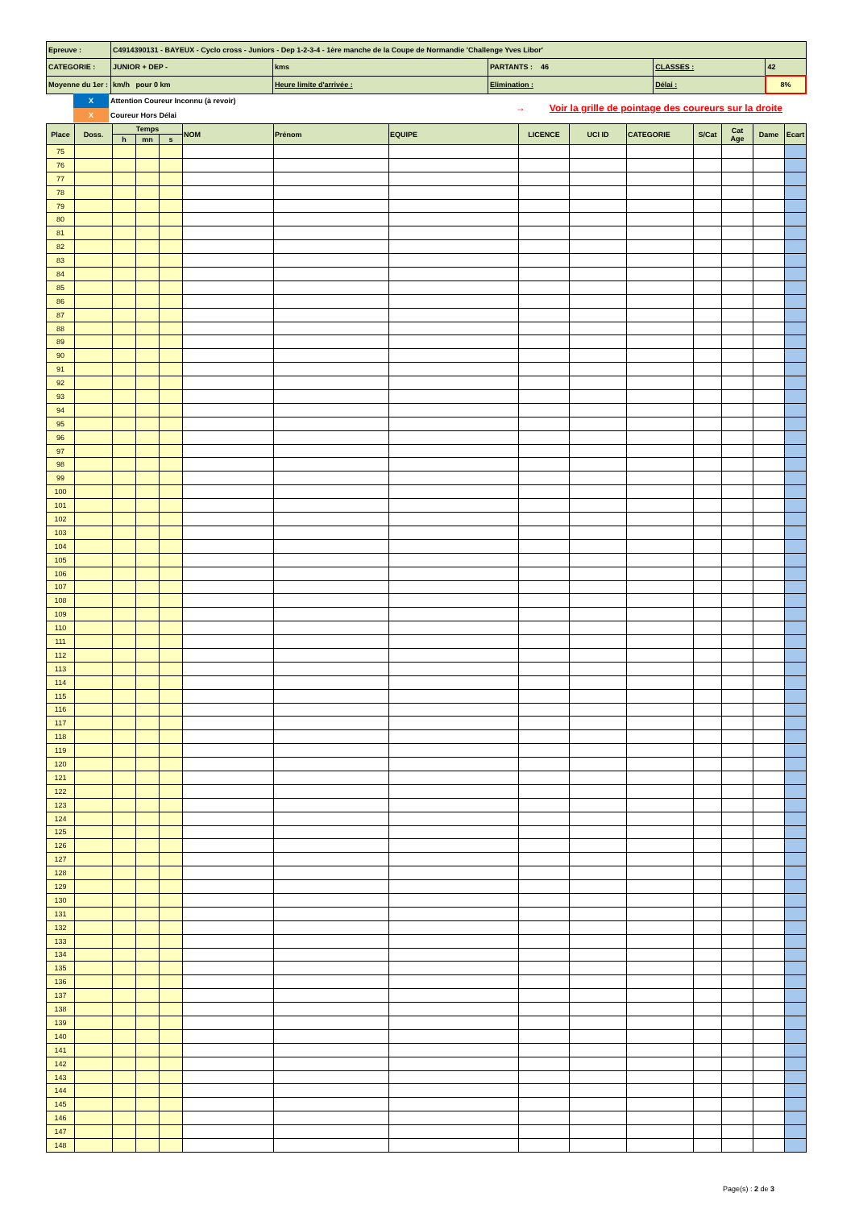| Epreuve : | C4914390131 - BAYEUX - Cyclo cross - Juniors - Dep 1-2-3-4 - 1ère manche de la Coupe de Normandie 'Challenge Yves Libor' | | | | |
| CATEGORIE : | JUNIOR + DEP - | kms | PARTANTS : 46 | CLASSES : | 42 |
| Moyenne du 1er : | km/h pour 0 km | Heure limite d'arrivée : | Elimination : | Délai : | 8% |
| | X | Attention Coureur Inconnu (à revoir) | → Voir la grille de pointage des coureurs sur la droite |
| | X | Coureur Hors Délai | |
| Place | Doss. | Temps | | | NOM | Prénom | EQUIPE | LICENCE | UCI ID | CATEGORIE | S/Cat | Cat Age | Dame | Ecart |
| --- | --- | --- | --- | --- | --- | --- | --- | --- | --- | --- | --- | --- | --- | --- |
| | | h | mn | s | | | | | | | | | | |
| 75 | | | | | | | | | | | | | | |
| 76 | | | | | | | | | | | | | | |
| 77 | | | | | | | | | | | | | | |
| 78 | | | | | | | | | | | | | | |
| 79 | | | | | | | | | | | | | | |
| 80 | | | | | | | | | | | | | | |
| 81 | | | | | | | | | | | | | | |
| 82 | | | | | | | | | | | | | | |
| 83 | | | | | | | | | | | | | | |
| 84 | | | | | | | | | | | | | | |
| 85 | | | | | | | | | | | | | | |
| 86 | | | | | | | | | | | | | | |
| 87 | | | | | | | | | | | | | | |
| 88 | | | | | | | | | | | | | | |
| 89 | | | | | | | | | | | | | | |
| 90 | | | | | | | | | | | | | | |
| 91 | | | | | | | | | | | | | | |
| 92 | | | | | | | | | | | | | | |
| 93 | | | | | | | | | | | | | | |
| 94 | | | | | | | | | | | | | | |
| 95 | | | | | | | | | | | | | | |
| 96 | | | | | | | | | | | | | | |
| 97 | | | | | | | | | | | | | | |
| 98 | | | | | | | | | | | | | | |
| 99 | | | | | | | | | | | | | | |
| 100 | | | | | | | | | | | | | | |
| 101 | | | | | | | | | | | | | | |
| 102 | | | | | | | | | | | | | | |
| 103 | | | | | | | | | | | | | | |
| 104 | | | | | | | | | | | | | | |
| 105 | | | | | | | | | | | | | | |
| 106 | | | | | | | | | | | | | | |
| 107 | | | | | | | | | | | | | | |
| 108 | | | | | | | | | | | | | | |
| 109 | | | | | | | | | | | | | | |
| 110 | | | | | | | | | | | | | | |
| 111 | | | | | | | | | | | | | | |
| 112 | | | | | | | | | | | | | | |
| 113 | | | | | | | | | | | | | | |
| 114 | | | | | | | | | | | | | | |
| 115 | | | | | | | | | | | | | | |
| 116 | | | | | | | | | | | | | | |
| 117 | | | | | | | | | | | | | | |
| 118 | | | | | | | | | | | | | | |
| 119 | | | | | | | | | | | | | | |
| 120 | | | | | | | | | | | | | | |
| 121 | | | | | | | | | | | | | | |
| 122 | | | | | | | | | | | | | | |
| 123 | | | | | | | | | | | | | | |
| 124 | | | | | | | | | | | | | | |
| 125 | | | | | | | | | | | | | | |
| 126 | | | | | | | | | | | | | | |
| 127 | | | | | | | | | | | | | | |
| 128 | | | | | | | | | | | | | | |
| 129 | | | | | | | | | | | | | | |
| 130 | | | | | | | | | | | | | | |
| 131 | | | | | | | | | | | | | | |
| 132 | | | | | | | | | | | | | | |
| 133 | | | | | | | | | | | | | | |
| 134 | | | | | | | | | | | | | | |
| 135 | | | | | | | | | | | | | | |
| 136 | | | | | | | | | | | | | | |
| 137 | | | | | | | | | | | | | | |
| 138 | | | | | | | | | | | | | | |
| 139 | | | | | | | | | | | | | | |
| 140 | | | | | | | | | | | | | | |
| 141 | | | | | | | | | | | | | | |
| 142 | | | | | | | | | | | | | | |
| 143 | | | | | | | | | | | | | | |
| 144 | | | | | | | | | | | | | | |
| 145 | | | | | | | | | | | | | | |
| 146 | | | | | | | | | | | | | | |
| 147 | | | | | | | | | | | | | | |
| 148 | | | | | | | | | | | | | | |
Page(s) : 2 de 3